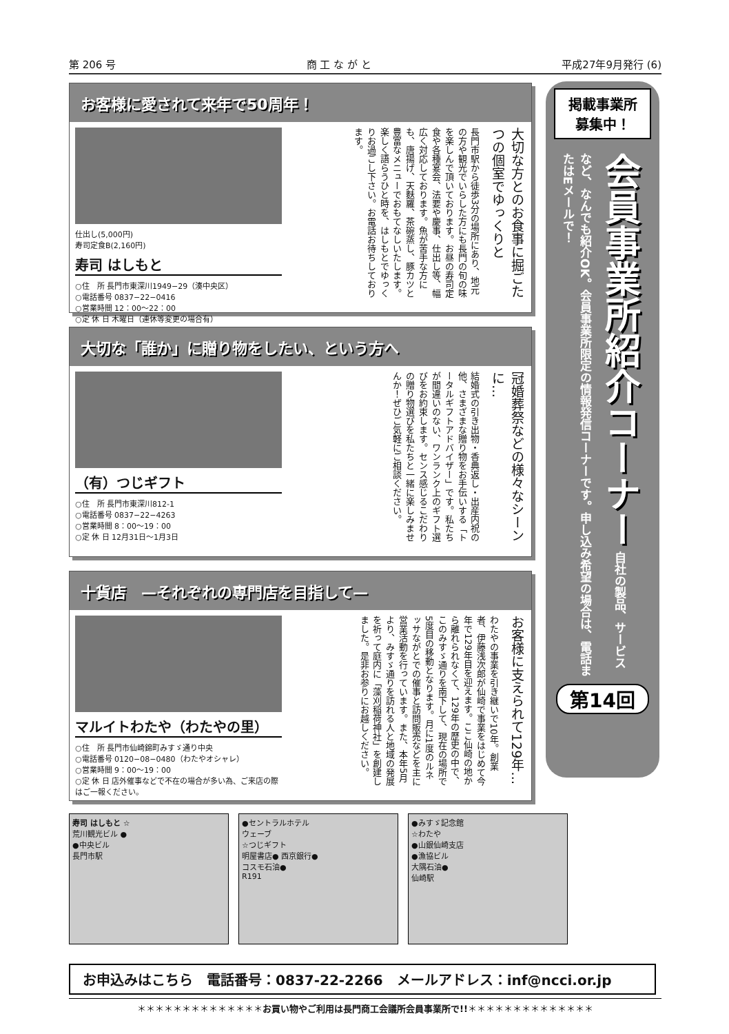第 206 号 商 工 な が と 平成27年9月発行 (6)
お客様に愛されて来年で50周年！
仕出し(5,000円)
寿司定食B(2,160円)
寿司 はしもと
○住　所 長門市東深川1949−29（湊中央区）
○電話番号 0837−22−0416
○営業時間 12：00〜22：00
○定 休 日 木曜日（連休等変更の場合有）
大切な方とのお食事に掘ごたつの個室でゆっくりと
長門市駅から徒歩3分の場所にあり、地元の方や観光でいらした方にも長門の旬の味を楽しんで頂いております。お昼の寿司定食や各種宴会、法要や慶事、仕出し等、幅広く対応しております。魚が苦手な方にも、唐揚げ、天麩羅、茶碗蒸し、豚カツと豊富なメニューでおもてなしいたします。楽しく語らうひと時を、はしもとでゆっくりお過ごし下さい。お電話お待ちしております。
大切な「誰か」に贈り物をしたい、という方へ
（有）つじギフト
○住　所 長門市東深川812-1
○電話番号 0837−22−4263
○営業時間 8：00〜19：00
○定 休 日 12月31日〜1月3日
冠婚葬祭などの様々なシーンに…
結婚式の引き出物・香典返し・出産内祝の他、さまざまな贈り物をお手伝いする「トータルギフトアドバイザー」です。私たちが間違いのない、ワンランク上のギフト選びをお約束します。センス感じるこだわりの贈り物選びを私たちと一緒に楽しみませんか！ぜひご気軽にご相談ください。
十貨店　—それぞれの専門店を目指して—
マルイトわたや（わたやの里）
○住　所 長門市仙崎錦町みすゞ通り中央
○電話番号 0120−08−0480（わたやオシャレ）
○営業時間 9：00〜19：00
○定 休 日 店外催事などで不在の場合が多い為、ご来店の際はご一報ください。
お客様に支えられて129年…
わたやの事業を引き継いで10年。創業者、伊藤浅次郎が仙崎で事業をはじめて今年で129年目を迎えます。ここ仙崎の地から離れられなくて、129年の歴史の中で、このみすゞ通りを南下して、現在の場所で5度目の移動となります。月に1度のルネッサながとでの催事と訪問販売などを主に営業活動を行っています。また、本年5月より、みすゞ通りを訪れる人と地域の発展を祈って庭内に「藻刈稲荷神社」を創建しました。是非お参りにお越しください。
掲載事業所
募集中！
会員事業所紹介コーナー 自社の製品、サービスなど、なんでも紹介OK。会員事業所限定の情報発信コーナーです。申し込み希望の場合は、電話またはEメールで！
第14回
寿司 はしもと ☆
荒川観光ビル ●
●中央ビル
長門市駅
●セントラルホテル
ウェーブ
☆つじギフト
明屋書店● 西京銀行●
コスモ石油●
R191
●みすゞ記念館
☆わたや
●山銀仙崎支店
●漁協ビル
大隅石油●
仙崎駅
お申込みはこちら　電話番号：0837-22-2266　メールアドレス：inf@ncci.or.jp
＊＊＊＊＊＊＊＊＊＊＊＊＊＊お買い物やご利用は長門商工会議所会員事業所で!!＊＊＊＊＊＊＊＊＊＊＊＊＊＊